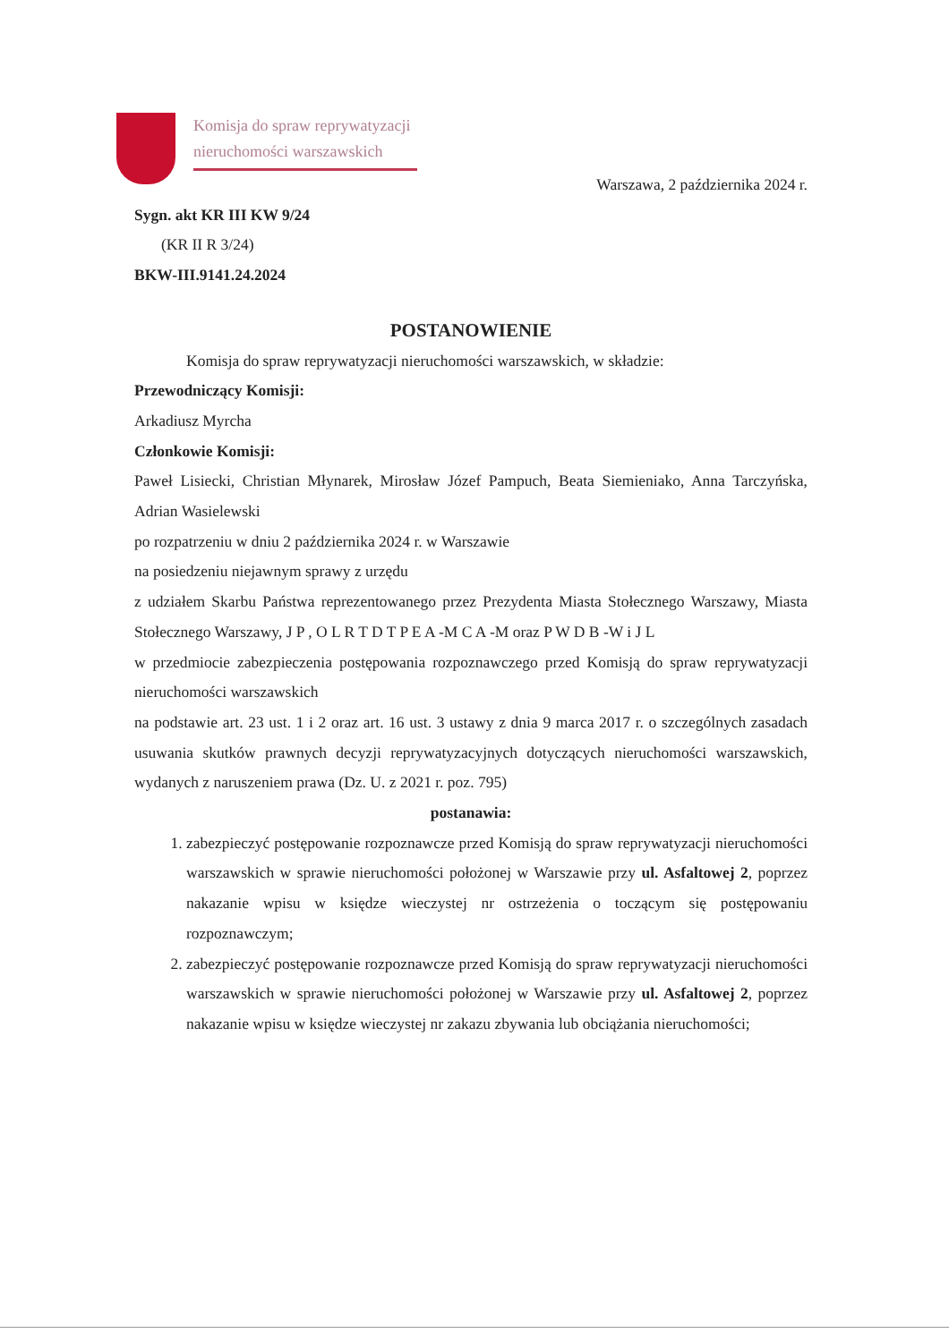Komisja do spraw reprywatyzacji
nieruchomości warszawskich
Warszawa, 2 października 2024 r.
Sygn. akt KR III KW 9/24
(KR II R 3/24)
BKW-III.9141.24.2024
POSTANOWIENIE
Komisja do spraw reprywatyzacji nieruchomości warszawskich, w składzie:
Przewodniczący Komisji:
Arkadiusz Myrcha
Członkowie Komisji:
Paweł Lisiecki, Christian Młynarek, Mirosław Józef Pampuch, Beata Siemieniako, Anna Tarczyńska, Adrian Wasielewski
po rozpatrzeniu w dniu 2 października 2024 r. w Warszawie
na posiedzeniu niejawnym sprawy z urzędu
z udziałem Skarbu Państwa reprezentowanego przez Prezydenta Miasta Stołecznego Warszawy, Miasta Stołecznego Warszawy, J P , O L R T D T P E A -M C A -M oraz P W D B -W i J L
w przedmiocie zabezpieczenia postępowania rozpoznawczego przed Komisją do spraw reprywatyzacji nieruchomości warszawskich
na podstawie art. 23 ust. 1 i 2 oraz art. 16 ust. 3 ustawy z dnia 9 marca 2017 r. o szczególnych zasadach usuwania skutków prawnych decyzji reprywatyzacyjnych dotyczących nieruchomości warszawskich, wydanych z naruszeniem prawa (Dz. U. z 2021 r. poz. 795)
postanawia:
1. zabezpieczyć postępowanie rozpoznawcze przed Komisją do spraw reprywatyzacji nieruchomości warszawskich w sprawie nieruchomości położonej w Warszawie przy ul. Asfaltowej 2, poprzez nakazanie wpisu w księdze wieczystej nr ostrzeżenia o toczącym się postępowaniu rozpoznawczym;
2. zabezpieczyć postępowanie rozpoznawcze przed Komisją do spraw reprywatyzacji nieruchomości warszawskich w sprawie nieruchomości położonej w Warszawie przy ul. Asfaltowej 2, poprzez nakazanie wpisu w księdze wieczystej nr zakazu zbywania lub obciążania nieruchomości;